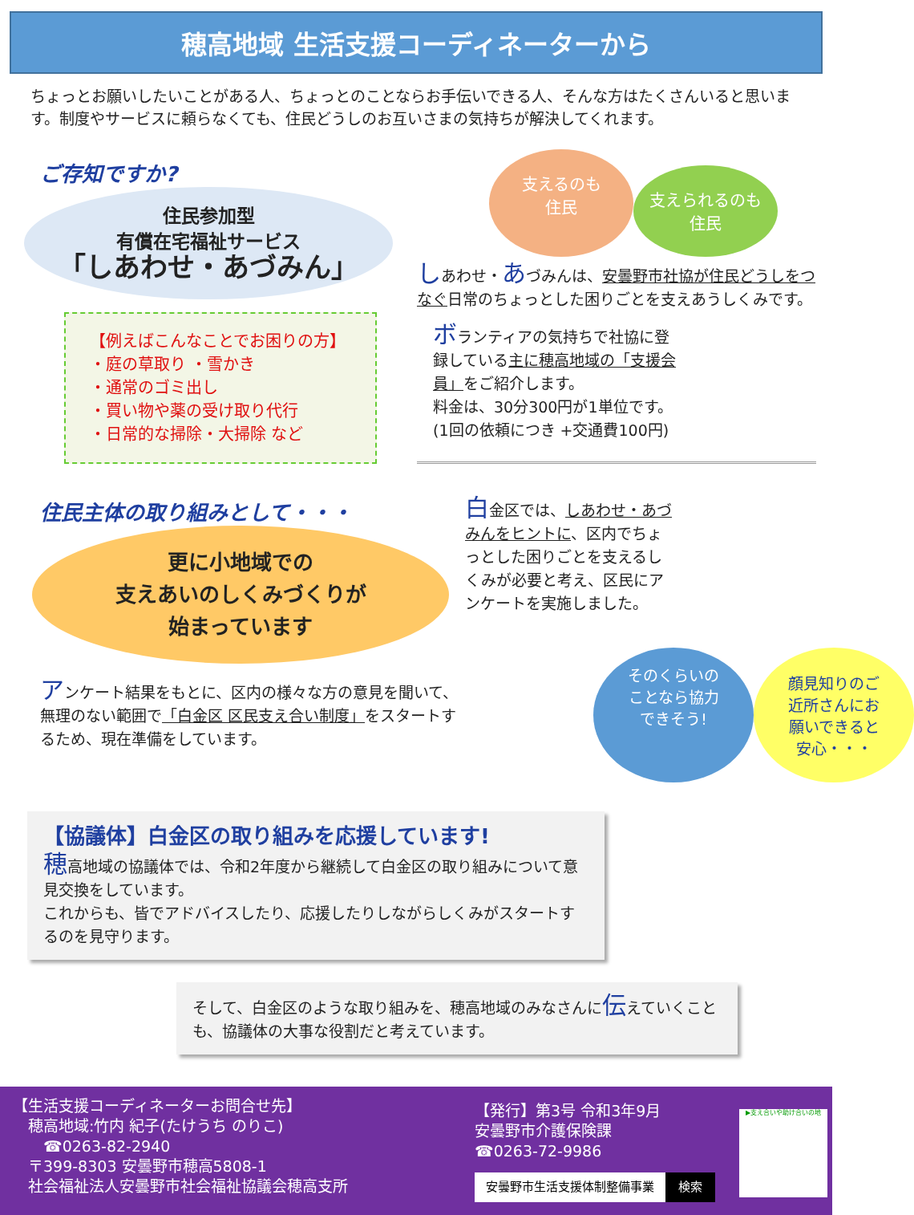穂高地域 生活支援コーディネーターから
ちょっとお願いしたいことがある人、ちょっとのことならお手伝いできる人、そんな方はたくさんいると思います。制度やサービスに頼らなくても、住民どうしのお互いさまの気持ちが解決してくれます。
ご存知ですか?
住民参加型
有償在宅福祉サービス
「しあわせ・あづみん」
【例えばこんなことでお困りの方】
・庭の草取り ・雪かき
・通常のゴミ出し
・買い物や薬の受け取り代行
・日常的な掃除・大掃除 など
支えるのも
住民
支えられるのも
住民
しあわせ・あづみんは、安曇野市社協が住民どうしをつなぐ日常のちょっとした困りごとを支えあうしくみです。
ボランティアの気持ちで社協に登録している主に穂高地域の「支援会員」をご紹介します。
料金は、30分300円が1単位です。
(1回の依頼につき +交通費100円)
住民主体の取り組みとして・・・
更に小地域での
支えあいのしくみづくりが
始まっています
アンケート結果をもとに、区内の様々な方の意見を聞いて、無理のない範囲で「白金区 区民支え合い制度」をスタートするため、現在準備をしています。
白金区では、しあわせ・あづみんをヒントに、区内でちょっとした困りごとを支えるしくみが必要と考え、区民にアンケートを実施しました。
そのくらいの
ことなら協力
できそう!
顔見知りのご
近所さんにお
願いできると
安心・・・
【協議体】白金区の取り組みを応援しています!
穂高地域の協議体では、令和2年度から継続して白金区の取り組みについて意見交換をしています。
これからも、皆でアドバイスしたり、応援したりしながらしくみがスタートするのを見守ります。
そして、白金区のような取り組みを、穂高地域のみなさんに伝えていくことも、協議体の大事な役割だと考えています。
【生活支援コーディネーターお問合せ先】
　穂高地域:竹内 紀子(たけうち のりこ)
　　☎0263-82-2940
　〒399-8303 安曇野市穂高5808-1
　社会福祉法人安曇野市社会福祉協議会穂高支所
【発行】第3号 令和3年9月
安曇野市介護保険課
☎0263-72-9986
安曇野市生活支援体制整備事業 検索
▶支え合いや助け合いの地